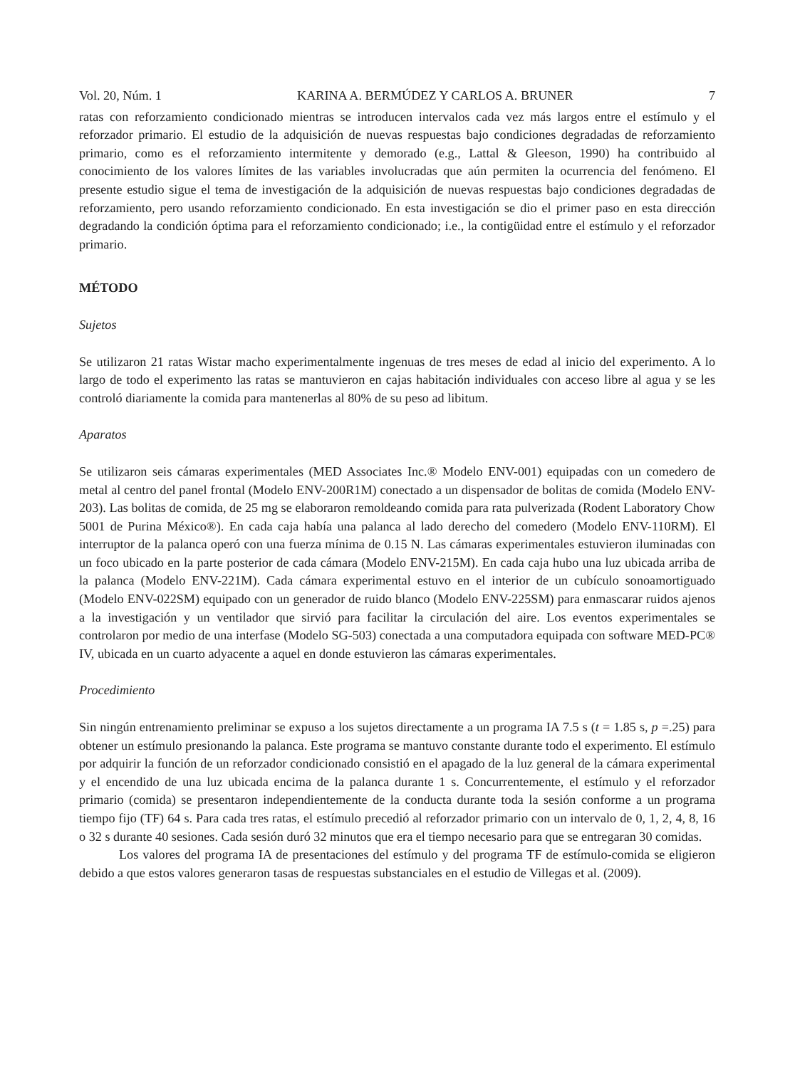Vol. 20, Núm. 1 KARINA A. BERMÚDEZ Y CARLOS A. BRUNER 7
ratas con reforzamiento condicionado mientras se introducen intervalos cada vez más largos entre el estímulo y el reforzador primario. El estudio de la adquisición de nuevas respuestas bajo condiciones degradadas de reforzamiento primario, como es el reforzamiento intermitente y demorado (e.g., Lattal & Gleeson, 1990) ha contribuido al conocimiento de los valores límites de las variables involucradas que aún permiten la ocurrencia del fenómeno. El presente estudio sigue el tema de investigación de la adquisición de nuevas respuestas bajo condiciones degradadas de reforzamiento, pero usando reforzamiento condicionado. En esta investigación se dio el primer paso en esta dirección degradando la condición óptima para el reforzamiento condicionado; i.e., la contigüidad entre el estímulo y el reforzador primario.
MÉTODO
Sujetos
Se utilizaron 21 ratas Wistar macho experimentalmente ingenuas de tres meses de edad al inicio del experimento. A lo largo de todo el experimento las ratas se mantuvieron en cajas habitación individuales con acceso libre al agua y se les controló diariamente la comida para mantenerlas al 80% de su peso ad libitum.
Aparatos
Se utilizaron seis cámaras experimentales (MED Associates Inc.® Modelo ENV-001) equipadas con un comedero de metal al centro del panel frontal (Modelo ENV-200R1M) conectado a un dispensador de bolitas de comida (Modelo ENV-203). Las bolitas de comida, de 25 mg se elaboraron remoldeando comida para rata pulverizada (Rodent Laboratory Chow 5001 de Purina México®). En cada caja había una palanca al lado derecho del comedero (Modelo ENV-110RM). El interruptor de la palanca operó con una fuerza mínima de 0.15 N. Las cámaras experimentales estuvieron iluminadas con un foco ubicado en la parte posterior de cada cámara (Modelo ENV-215M). En cada caja hubo una luz ubicada arriba de la palanca (Modelo ENV-221M). Cada cámara experimental estuvo en el interior de un cubículo sonoamortiguado (Modelo ENV-022SM) equipado con un generador de ruido blanco (Modelo ENV-225SM) para enmascarar ruidos ajenos a la investigación y un ventilador que sirvió para facilitar la circulación del aire. Los eventos experimentales se controlaron por medio de una interfase (Modelo SG-503) conectada a una computadora equipada con software MED-PC® IV, ubicada en un cuarto adyacente a aquel en donde estuvieron las cámaras experimentales.
Procedimiento
Sin ningún entrenamiento preliminar se expuso a los sujetos directamente a un programa IA 7.5 s (t = 1.85 s, p =.25) para obtener un estímulo presionando la palanca. Este programa se mantuvo constante durante todo el experimento. El estímulo por adquirir la función de un reforzador condicionado consistió en el apagado de la luz general de la cámara experimental y el encendido de una luz ubicada encima de la palanca durante 1 s. Concurrentemente, el estímulo y el reforzador primario (comida) se presentaron independientemente de la conducta durante toda la sesión conforme a un programa tiempo fijo (TF) 64 s. Para cada tres ratas, el estímulo precedió al reforzador primario con un intervalo de 0, 1, 2, 4, 8, 16 o 32 s durante 40 sesiones. Cada sesión duró 32 minutos que era el tiempo necesario para que se entregaran 30 comidas.
Los valores del programa IA de presentaciones del estímulo y del programa TF de estímulo-comida se eligieron debido a que estos valores generaron tasas de respuestas substanciales en el estudio de Villegas et al. (2009).